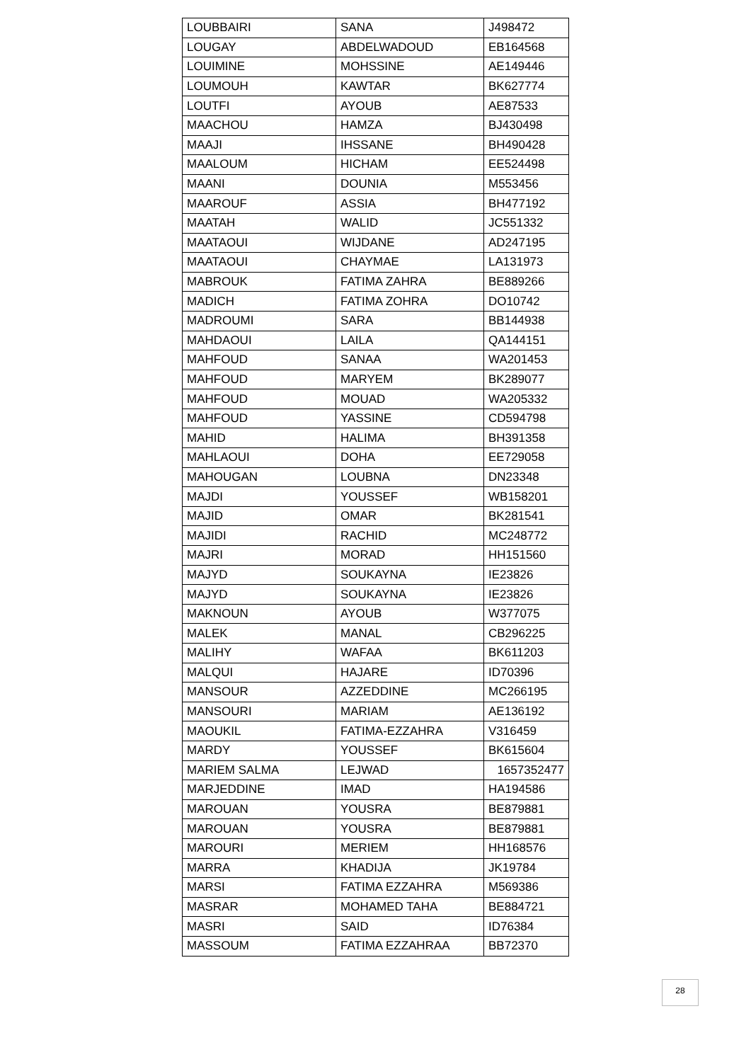| LOUBBAIRI | SANA | J498472 |
| LOUGAY | ABDELWADOUD | EB164568 |
| LOUIMINE | MOHSSINE | AE149446 |
| LOUMOUH | KAWTAR | BK627774 |
| LOUTFI | AYOUB | AE87533 |
| MAACHOU | HAMZA | BJ430498 |
| MAAJI | IHSSANE | BH490428 |
| MAALOUM | HICHAM | EE524498 |
| MAANI | DOUNIA | M553456 |
| MAAROUF | ASSIA | BH477192 |
| MAATAH | WALID | JC551332 |
| MAATAOUI | WIJDANE | AD247195 |
| MAATAOUI | CHAYMAE | LA131973 |
| MABROUK | FATIMA ZAHRA | BE889266 |
| MADICH | FATIMA ZOHRA | DO10742 |
| MADROUMI | SARA | BB144938 |
| MAHDAOUI | LAILA | QA144151 |
| MAHFOUD | SANAA | WA201453 |
| MAHFOUD | MARYEM | BK289077 |
| MAHFOUD | MOUAD | WA205332 |
| MAHFOUD | YASSINE | CD594798 |
| MAHID | HALIMA | BH391358 |
| MAHLAOUI | DOHA | EE729058 |
| MAHOUGAN | LOUBNA | DN23348 |
| MAJDI | YOUSSEF | WB158201 |
| MAJID | OMAR | BK281541 |
| MAJIDI | RACHID | MC248772 |
| MAJRI | MORAD | HH151560 |
| MAJYD | SOUKAYNA | IE23826 |
| MAJYD | SOUKAYNA | IE23826 |
| MAKNOUN | AYOUB | W377075 |
| MALEK | MANAL | CB296225 |
| MALIHY | WAFAA | BK611203 |
| MALQUI | HAJARE | ID70396 |
| MANSOUR | AZZEDDINE | MC266195 |
| MANSOURI | MARIAM | AE136192 |
| MAOUKIL | FATIMA-EZZAHRA | V316459 |
| MARDY | YOUSSEF | BK615604 |
| MARIEM SALMA | LEJWAD | 1657352477 |
| MARJEDDINE | IMAD | HA194586 |
| MAROUAN | YOUSRA | BE879881 |
| MAROUAN | YOUSRA | BE879881 |
| MAROURI | MERIEM | HH168576 |
| MARRA | KHADIJA | JK19784 |
| MARSI | FATIMA EZZAHRA | M569386 |
| MASRAR | MOHAMED TAHA | BE884721 |
| MASRI | SAID | ID76384 |
| MASSOUM | FATIMA EZZAHRAA | BB72370 |
28